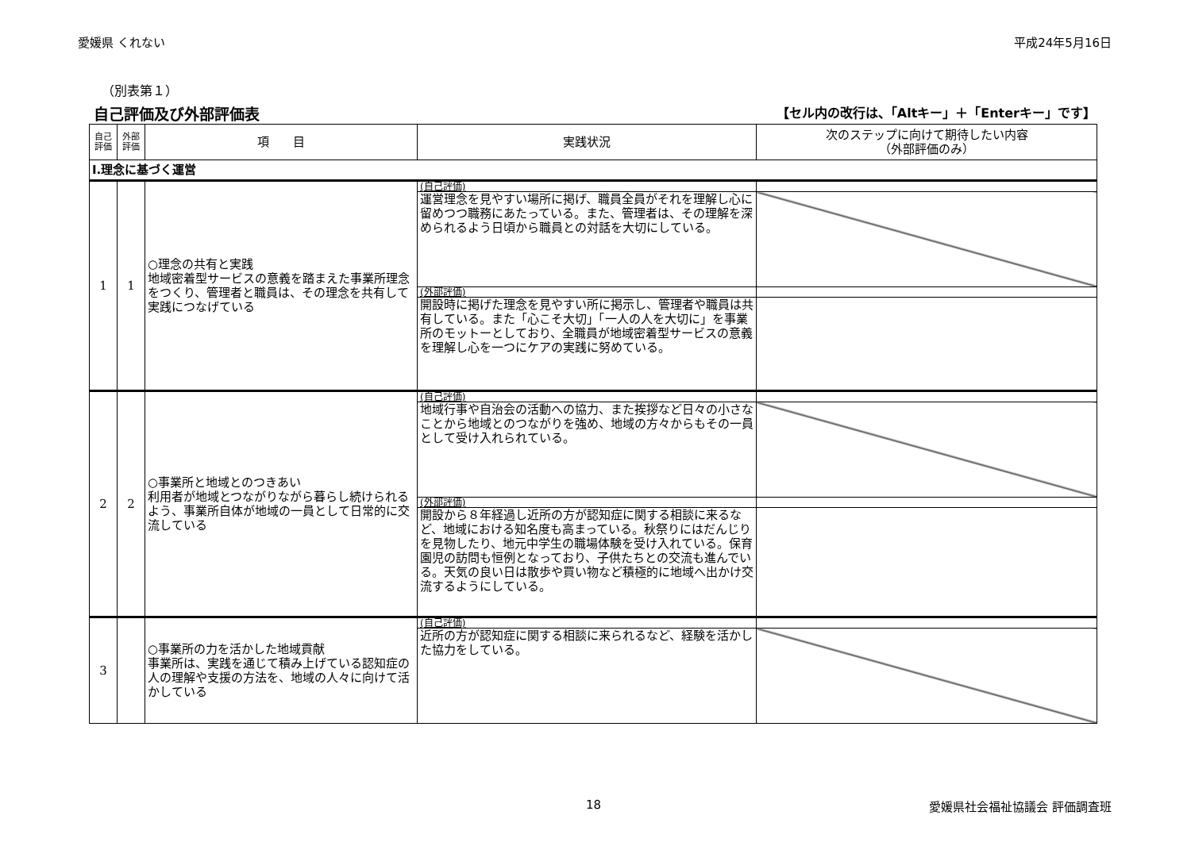愛媛県 くれない 平成24年5月16日
（別表第１）
自己評価及び外部評価表 【セル内の改行は、「Altキー」＋「Enterキー」です】
| 自己 評価 | 外部 評価 | 項 目 | 実践状況 | 次のステップに向けて期待したい内容 （外部評価のみ） |
| --- | --- | --- | --- | --- |
| Ⅰ.理念に基づく運営 | | | | |
| 1 | 1 | ○理念の共有と実践 地域密着型サービスの意義を踏まえた事業所理念をつくり、管理者と職員は、その理念を共有して実践につなげている | (自己評価) | |
| | | | 運営理念を見やすい場所に掲げ、職員全員がそれを理解し心に留めつつ職務にあたっている。また、管理者は、その理解を深められるよう日頃から職員との対話を大切にしている。 | |
| | | | (外部評価) | |
| | | | 開設時に掲げた理念を見やすい所に掲示し、管理者や職員は共有している。また「心こそ大切」「一人の人を大切に」を事業所のモットーとしており、全職員が地域密着型サービスの意義を理解し心を一つにケアの実践に努めている。 | |
| 2 | 2 | ○事業所と地域とのつきあい 利用者が地域とつながりながら暮らし続けられるよう、事業所自体が地域の一員として日常的に交流している | (自己評価) | |
| | | | 地域行事や自治会の活動への協力、また挨拶など日々の小さなことから地域とのつながりを強め、地域の方々からもその一員として受け入れられている。 | |
| | | | (外部評価) | |
| | | | 開設から８年経過し近所の方が認知症に関する相談に来るなど、地域における知名度も高まっている。秋祭りにはだんじりを見物したり、地元中学生の職場体験を受け入れている。保育園児の訪問も恒例となっており、子供たちとの交流も進んでいる。天気の良い日は散歩や買い物など積極的に地域へ出かけ交流するようにしている。 | |
| 3 | | ○事業所の力を活かした地域貢献 事業所は、実践を通じて積み上げている認知症の人の理解や支援の方法を、地域の人々に向けて活かしている | (自己評価) | |
| | | | 近所の方が認知症に関する相談に来られるなど、経験を活かした協力をしている。 | |
18 愛媛県社会福祉協議会 評価調査班